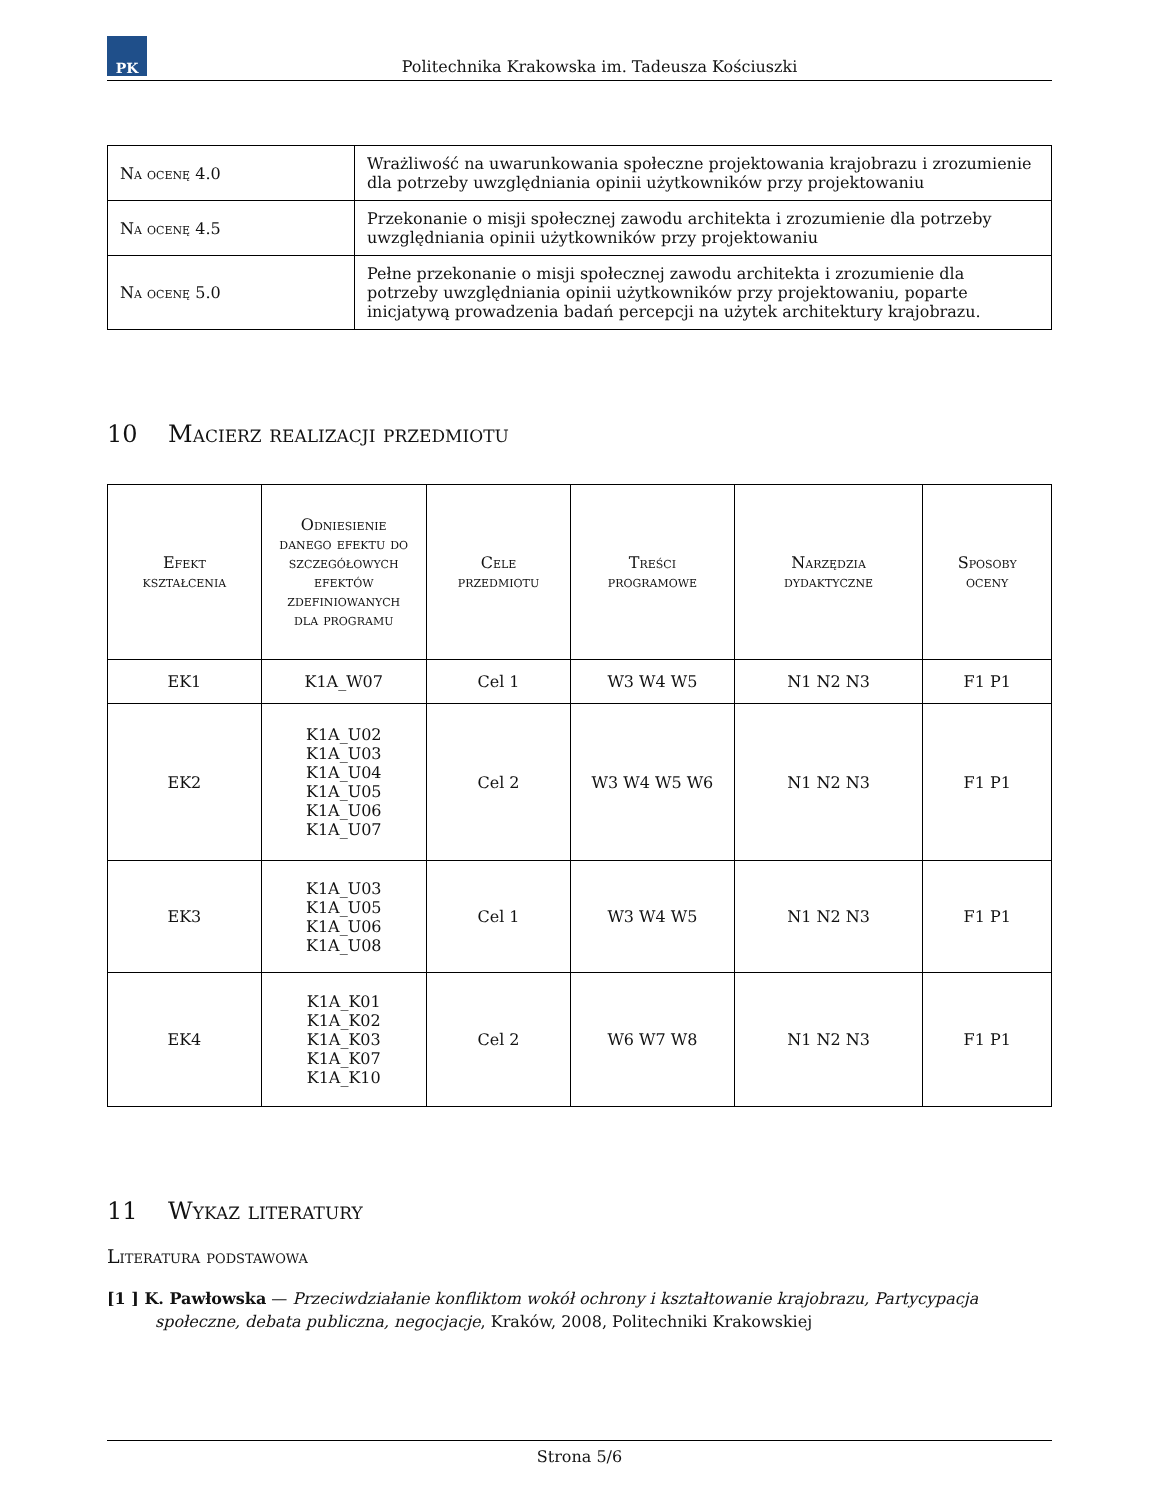PK
Politechnika Krakowska im. Tadeusza Kościuszki
| Na ocenę 4.0 | Wrażliwość na uwarunkowania społeczne projektowania krajobrazu i zrozumienie dla potrzeby uwzględniania opinii użytkowników przy projektowaniu |
| Na ocenę 4.5 | Przekonanie o misji społecznej zawodu architekta i zrozumienie dla potrzeby uwzględniania opinii użytkowników przy projektowaniu |
| Na ocenę 5.0 | Pełne przekonanie o misji społecznej zawodu architekta i zrozumienie dla potrzeby uwzględniania opinii użytkowników przy projektowaniu, poparte inicjatywą prowadzenia badań percepcji na użytek architektury krajobrazu. |
10 Macierz realizacji przedmiotu
| Efekt kształcenia | Odniesienie danego efektu do szczegółowych efektów zdefiniowanych dla programu | Cele przedmiotu | Treści programowe | Narzędzia dydaktyczne | Sposoby oceny |
| --- | --- | --- | --- | --- | --- |
| EK1 | K1A_W07 | Cel 1 | W3 W4 W5 | N1 N2 N3 | F1 P1 |
| EK2 | K1A_U02 K1A_U03 K1A_U04 K1A_U05 K1A_U06 K1A_U07 | Cel 2 | W3 W4 W5 W6 | N1 N2 N3 | F1 P1 |
| EK3 | K1A_U03 K1A_U05 K1A_U06 K1A_U08 | Cel 1 | W3 W4 W5 | N1 N2 N3 | F1 P1 |
| EK4 | K1A_K01 K1A_K02 K1A_K03 K1A_K07 K1A_K10 | Cel 2 | W6 W7 W8 | N1 N2 N3 | F1 P1 |
11 Wykaz literatury
Literatura podstawowa
[1 ] K. Pawłowska — Przeciwdziałanie konfliktom wokół ochrony i kształtowanie krajobrazu, Partycypacja społeczne, debata publiczna, negocjacje, Kraków, 2008, Politechniki Krakowskiej
Strona 5/6